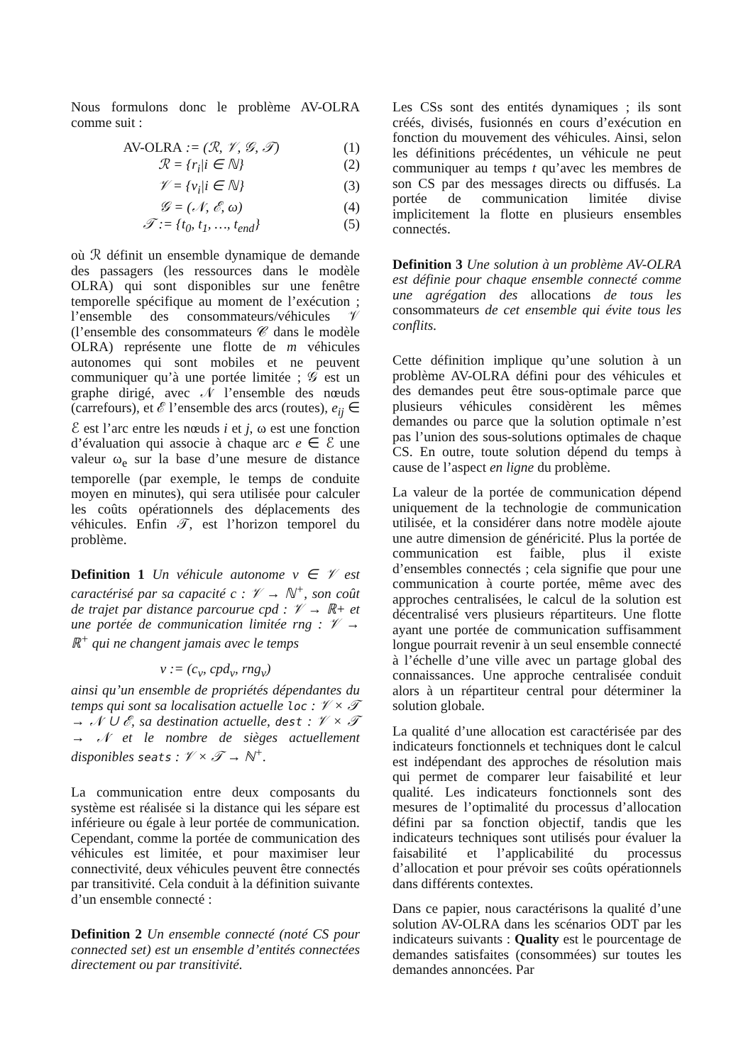Nous formulons donc le problème AV-OLRA comme suit :
AV-OLRA := (ℛ, 𝒱, 𝒢, 𝒯) (1)
ℛ = {r<sub>i</sub>|i ∈ ℕ} (2)
𝒱 = {v<sub>i</sub>|i ∈ ℕ} (3)
𝒢 = (𝒩, ℰ, ω) (4)
𝒯 := {t<sub>0</sub>, t<sub>1</sub>, …, t<sub>end</sub>} (5)
où ℛ définit un ensemble dynamique de demande des passagers (les ressources dans le modèle OLRA) qui sont disponibles sur une fenêtre temporelle spécifique au moment de l’exécution ; l’ensemble des consommateurs/véhicules 𝒱 (l’ensemble des consommateurs 𝒞 dans le modèle OLRA) représente une flotte de m véhicules autonomes qui sont mobiles et ne peuvent communiquer qu’à une portée limitée ; 𝒢 est un graphe dirigé, avec 𝒩 l’ensemble des nœuds (carrefours), et ℰ l’ensemble des arcs (routes), e<sub>ij</sub> ∈ ℰ est l’arc entre les nœuds i et j, ω est une fonction d’évaluation qui associe à chaque arc e ∈ ℰ une valeur ω<sub>e</sub> sur la base d’une mesure de distance temporelle (par exemple, le temps de conduite moyen en minutes), qui sera utilisée pour calculer les coûts opérationnels des déplacements des véhicules. Enfin 𝒯, est l’horizon temporel du problème.
Definition 1 Un véhicule autonome v ∈ 𝒱 est caractérisé par sa capacité c : 𝒱 → ℕ<sup>+</sup>, son coût de trajet par distance parcourue cpd : 𝒱 → ℝ+ et une portée de communication limitée rng : 𝒱 → ℝ<sup>+</sup> qui ne changent jamais avec le temps
v := (c<sub>v</sub>, cpd<sub>v</sub>, rng<sub>v</sub>)
ainsi qu’un ensemble de propriétés dépendantes du temps qui sont sa localisation actuelle loc : 𝒱 × 𝒯 → 𝒩 ∪ ℰ, sa destination actuelle, dest : 𝒱 × 𝒯 → 𝒩 et le nombre de sièges actuellement disponibles seats : 𝒱 × 𝒯 → ℕ<sup>+</sup>.
La communication entre deux composants du système est réalisée si la distance qui les sépare est inférieure ou égale à leur portée de communication. Cependant, comme la portée de communication des véhicules est limitée, et pour maximiser leur connectivité, deux véhicules peuvent être connectés par transitivité. Cela conduit à la définition suivante d’un ensemble connecté :
Definition 2 Un ensemble connecté (noté CS pour connected set) est un ensemble d’entités connectées directement ou par transitivité.
Les CSs sont des entités dynamiques ; ils sont créés, divisés, fusionnés en cours d’exécution en fonction du mouvement des véhicules. Ainsi, selon les définitions précédentes, un véhicule ne peut communiquer au temps t qu’avec les membres de son CS par des messages directs ou diffusés. La portée de communication limitée divise implicitement la flotte en plusieurs ensembles connectés.
Definition 3 Une solution à un problème AV-OLRA est définie pour chaque ensemble connecté comme une agrégation des allocations de tous les consommateurs de cet ensemble qui évite tous les conflits.
Cette définition implique qu’une solution à un problème AV-OLRA défini pour des véhicules et des demandes peut être sous-optimale parce que plusieurs véhicules considèrent les mêmes demandes ou parce que la solution optimale n’est pas l’union des sous-solutions optimales de chaque CS. En outre, toute solution dépend du temps à cause de l’aspect en ligne du problème.
La valeur de la portée de communication dépend uniquement de la technologie de communication utilisée, et la considérer dans notre modèle ajoute une autre dimension de généricité. Plus la portée de communication est faible, plus il existe d’ensembles connectés ; cela signifie que pour une communication à courte portée, même avec des approches centralisées, le calcul de la solution est décentralisé vers plusieurs répartiteurs. Une flotte ayant une portée de communication suffisamment longue pourrait revenir à un seul ensemble connecté à l’échelle d’une ville avec un partage global des connaissances. Une approche centralisée conduit alors à un répartiteur central pour déterminer la solution globale.
La qualité d’une allocation est caractérisée par des indicateurs fonctionnels et techniques dont le calcul est indépendant des approches de résolution mais qui permet de comparer leur faisabilité et leur qualité. Les indicateurs fonctionnels sont des mesures de l’optimalité du processus d’allocation défini par sa fonction objectif, tandis que les indicateurs techniques sont utilisés pour évaluer la faisabilité et l’applicabilité du processus d’allocation et pour prévoir ses coûts opérationnels dans différents contextes.
Dans ce papier, nous caractérisons la qualité d’une solution AV-OLRA dans les scénarios ODT par les indicateurs suivants : Quality est le pourcentage de demandes satisfaites (consommées) sur toutes les demandes annoncées. Par